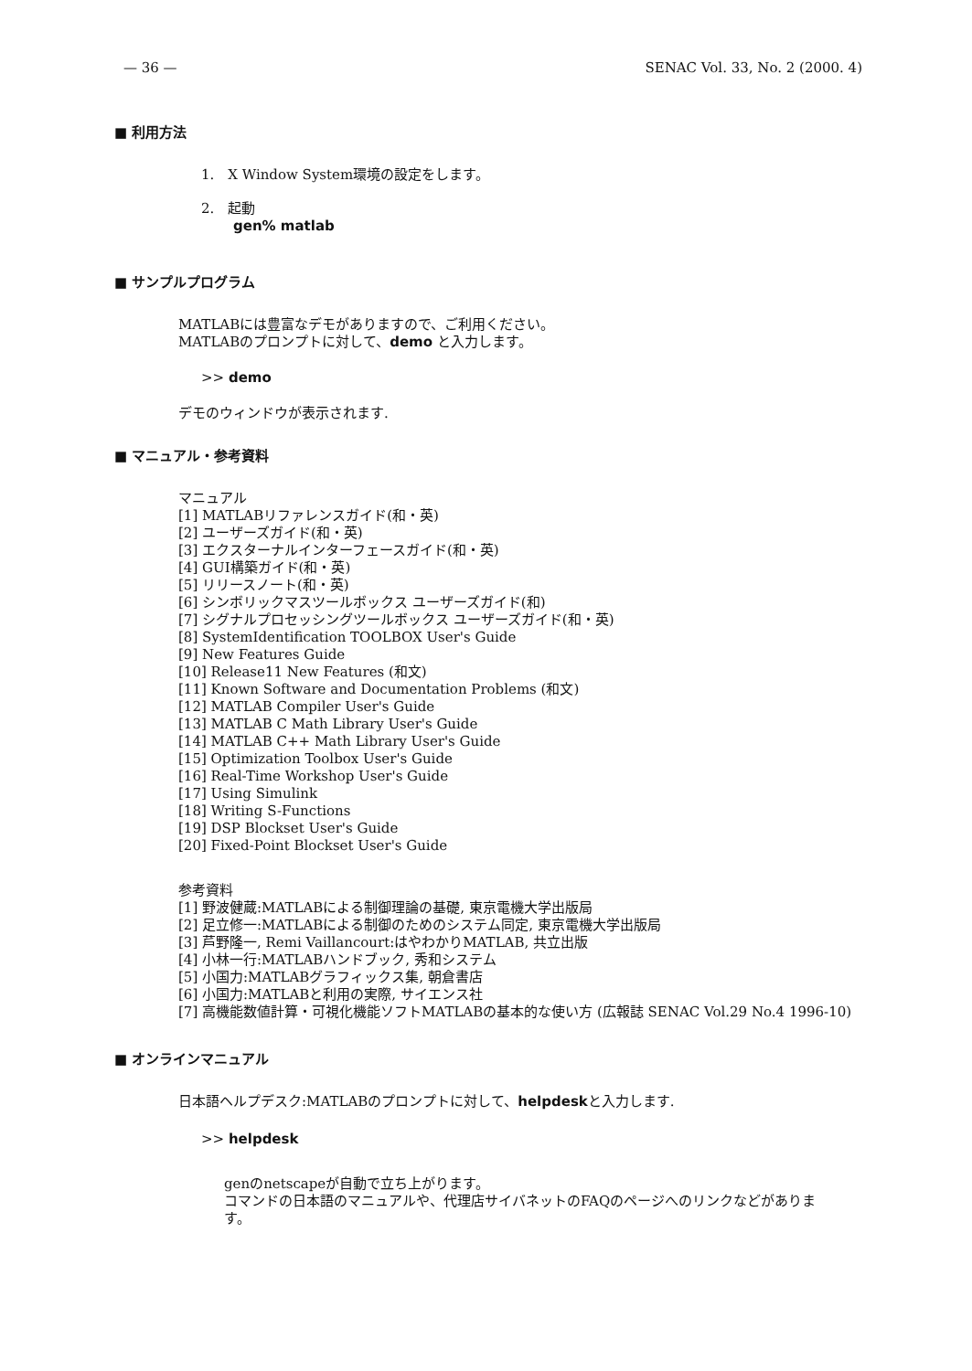— 36 — SENAC Vol. 33, No. 2 (2000. 4)
■ 利用方法
1.　X Window System環境の設定をします。
2.　起動
gen% matlab
■ サンプルプログラム
MATLABには豊富なデモがありますので、ご利用ください。
MATLABのプロンプトに対して、demo と入力します。
>> demo
デモのウィンドウが表示されます.
■ マニュアル・参考資料
マニュアル
[1] MATLABリファレンスガイド(和・英)
[2] ユーザーズガイド(和・英)
[3] エクスターナルインターフェースガイド(和・英)
[4] GUI構築ガイド(和・英)
[5] リリースノート(和・英)
[6] シンボリックマスツールボックス ユーザーズガイド(和)
[7] シグナルプロセッシングツールボックス ユーザーズガイド(和・英)
[8] SystemIdentification TOOLBOX User's Guide
[9] New Features Guide
[10] Release11 New Features (和文)
[11] Known Software and Documentation Problems (和文)
[12] MATLAB Compiler User's Guide
[13] MATLAB C Math Library User's Guide
[14] MATLAB C++ Math Library User's Guide
[15] Optimization Toolbox User's Guide
[16] Real-Time Workshop User's Guide
[17] Using Simulink
[18] Writing S-Functions
[19] DSP Blockset User's Guide
[20] Fixed-Point Blockset User's Guide
参考資料
[1] 野波健蔵:MATLABによる制御理論の基礎, 東京電機大学出版局
[2] 足立修一:MATLABによる制御のためのシステム同定, 東京電機大学出版局
[3] 芦野隆一, Remi Vaillancourt:はやわかりMATLAB, 共立出版
[4] 小林一行:MATLABハンドブック, 秀和システム
[5] 小国力:MATLABグラフィックス集, 朝倉書店
[6] 小国力:MATLABと利用の実際, サイエンス社
[7] 高機能数値計算・可視化機能ソフトMATLABの基本的な使い方 (広報誌 SENAC Vol.29 No.4 1996-10)
■ オンラインマニュアル
日本語ヘルプデスク:MATLABのプロンプトに対して、helpdeskと入力します.
>> helpdesk
genのnetscapeが自動で立ち上がります。
コマンドの日本語のマニュアルや、代理店サイバネットのFAQのページへのリンクなどがありま
す。